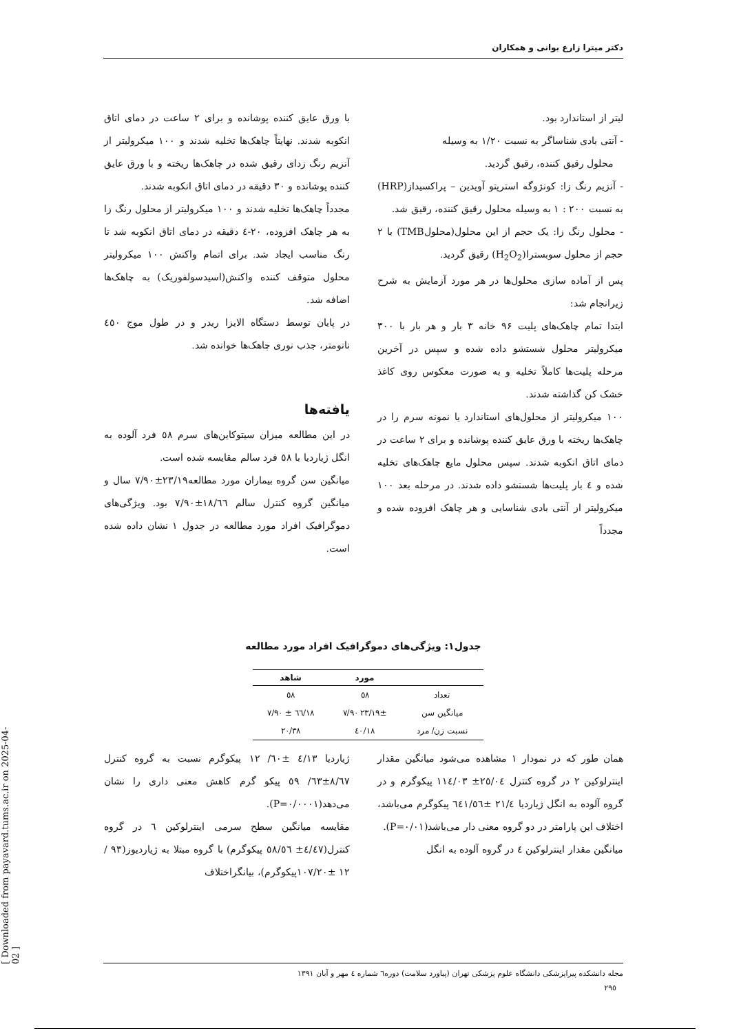دکتر میترا زارع بوانی و همکاران
لیتر از استاندارد بود.
- آنتی بادی شناساگر به نسبت ۱/۲۰ به وسیله
محلول رقیق کننده، رقیق گردید.
- آنزیم رنگ زا: کونژوگه استرپتو آویدین – پراکسیداز(HRP) به نسبت ۲۰۰ : ۱ به وسیله محلول رقیق کننده، رقیق شد.
- محلول رنگ زا: یک حجم از این محلول(محلولTMB) با ۲ حجم از محلول سوبسترا(H<sub>2</sub>O<sub>2</sub>) رقیق گردید.
پس از آماده سازی محلول‌ها در هر مورد آزمایش به شرح زیرانجام شد:
ابتدا تمام چاهک‌های پلیت ۹۶ خانه ۳ بار و هر بار با ۳۰۰ میکرولیتر محلول شستشو داده شده و سپس در آخرین مرحله پلیت‌ها کاملاً تخلیه و به صورت معکوس روی کاغذ خشک کن گذاشته شدند.
۱۰۰ میکرولیتر از محلول‌های استاندارد یا نمونه سرم را در چاهک‌ها ریخته با ورق عایق کننده پوشانده و برای ۲ ساعت در دمای اتاق انکوبه شدند. سپس محلول مایع چاهک‌های تخلیه شده و ٤ بار پلیت‌ها شستشو داده شدند. در مرحله بعد ۱۰۰ میکرولیتر از آنتی بادی شناسایی و هر چاهک افزوده شده و مجدداً
با ورق عایق کننده پوشانده و برای ۲ ساعت در دمای اتاق انکوبه شدند. نهایتاً چاهک‌ها تخلیه شدند و ۱۰۰ میکرولیتر از آنزیم رنگ زدای رقیق شده در چاهک‌ها ریخته و با ورق عایق کننده پوشانده و ۳۰ دقیقه در دمای اتاق انکوبه شدند.
مجدداً چاهک‌ها تخلیه شدند و ۱۰۰ میکرولیتر از محلول رنگ زا به هر چاهک افزوده، ۲۰-٤ دقیقه در دمای اتاق انکوبه شد تا رنگ مناسب ایجاد شد. برای اتمام واکنش ۱۰۰ میکرولیتر محلول متوقف کننده واکنش(اسیدسولفوریک) به چاهک‌ها اضافه شد.
در پایان توسط دستگاه الایزا ریدر و در طول موج ٤٥۰ نانومتر، جذب نوری چاهک‌ها خوانده شد.
یافته‌ها
در این مطالعه میزان سیتوکاین‌های سرم ٥٨ فرد آلوده به انگل ژیاردیا با ٥٨ فرد سالم مقایسه شده است.
میانگین سن گروه بیماران مورد مطالعه۲۳/۱۹±۷/۹۰ سال و میانگین گروه کنترل سالم ۱۸/٦٦±۷/۹۰ بود. ویژگی‌های دموگرافیک افراد مورد مطالعه در جدول ۱ نشان داده شده است.
جدول۱: ویژگی‌های دموگرافیک افراد مورد مطالعه
| | مورد | شاهد |
| --- | --- | --- |
| تعداد | ٥٨ | ٥٨ |
| میانگین سن | ۲۳/۱۹± ۷/۹۰ | ۱۸/٦٦ ± ۷/۹۰ |
| نسبت زن/ مرد | ۱۸/٤۰ | ۲۰/۳۸ |
همان طور که در نمودار ۱ مشاهده می‌شود میانگین مقدار اینترلوکین ۲ در گروه کنترل ۲٥/۰٤± ۱۱٤/۰۳ پیکوگرم و در گروه آلوده به انگل ژیاردیا ۲۱/٤ ±٦٤۱/٥٦ پیکوگرم می‌باشد، اختلاف این پارامتر در دو گروه معنی دار می‌باشد(P=۰/۰۱).
میانگین مقدار اینترلوکین ٤ در گروه آلوده به انگل
ژیاردیا ٤/۱۳ ±٦۰/ ۱۲ پیکوگرم نسبت به گروه کنترل ۸/٦۷±٦۳/ ٥۹ پیکو گرم کاهش معنی داری را نشان می‌دهد(P=۰/۰۰۰۱).
مقایسه میانگین سطح سرمی اینترلوکین ٦ در گروه کنترل(٤/٤۷± ٥٨/٥٦ پیکوگرم) با گروه مبتلا به ژیاردیوز(۹۳ /۱۲ ±۱۰۷/۲۰پیکوگرم)، بیانگراختلاف
مجله دانشکده پیراپزشکی دانشگاه علوم پزشکی تهران (پیاورد سلامت) دوره٦ شماره ٤ مهر و آبان ۱۳۹۱
۲۹٥
[ Downloaded from payavard.tums.ac.ir on 2025-04-02 ]